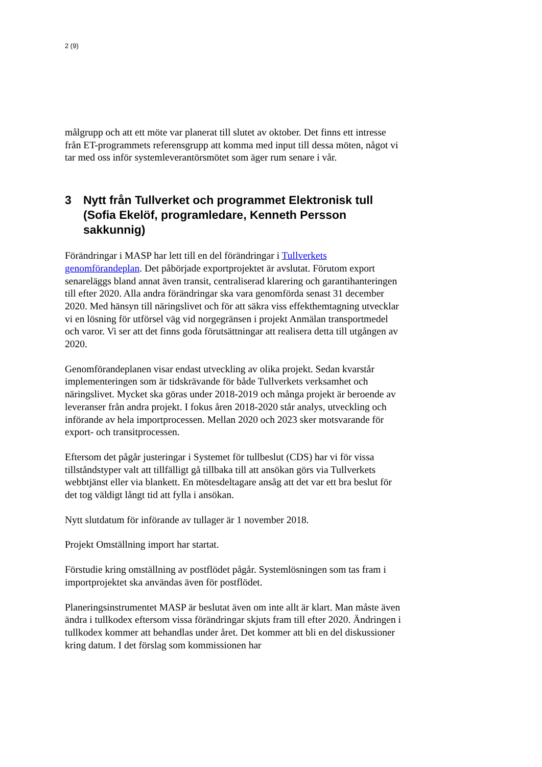2 (9)
målgrupp och att ett möte var planerat till slutet av oktober. Det finns ett intresse från ET-programmets referensgrupp att komma med input till dessa möten, något vi tar med oss inför systemleverantörsmötet som äger rum senare i vår.
3 Nytt från Tullverket och programmet Elektronisk tull (Sofia Ekelöf, programledare, Kenneth Persson sakkunnig)
Förändringar i MASP har lett till en del förändringar i Tullverkets genomförandeplan. Det påbörjade exportprojektet är avslutat. Förutom export senareläggs bland annat även transit, centraliserad klarering och garantihanteringen till efter 2020. Alla andra förändringar ska vara genomförda senast 31 december 2020. Med hänsyn till näringslivet och för att säkra viss effekthemtagning utvecklar vi en lösning för utförsel väg vid norgegränsen i projekt Anmälan transportmedel och varor. Vi ser att det finns goda förutsättningar att realisera detta till utgången av 2020.
Genomförandeplanen visar endast utveckling av olika projekt. Sedan kvarstår implementeringen som är tidskrävande för både Tullverkets verksamhet och näringslivet. Mycket ska göras under 2018-2019 och många projekt är beroende av leveranser från andra projekt. I fokus åren 2018-2020 står analys, utveckling och införande av hela importprocessen. Mellan 2020 och 2023 sker motsvarande för export- och transitprocessen.
Eftersom det pågår justeringar i Systemet för tullbeslut (CDS) har vi för vissa tillståndstyper valt att tillfälligt gå tillbaka till att ansökan görs via Tullverkets webbtjänst eller via blankett. En mötesdeltagare ansåg att det var ett bra beslut för det tog väldigt långt tid att fylla i ansökan.
Nytt slutdatum för införande av tullager är 1 november 2018.
Projekt Omställning import har startat.
Förstudie kring omställning av postflödet pågår. Systemlösningen som tas fram i importprojektet ska användas även för postflödet.
Planeringsinstrumentet MASP är beslutat även om inte allt är klart. Man måste även ändra i tullkodex eftersom vissa förändringar skjuts fram till efter 2020. Ändringen i tullkodex kommer att behandlas under året. Det kommer att bli en del diskussioner kring datum. I det förslag som kommissionen har